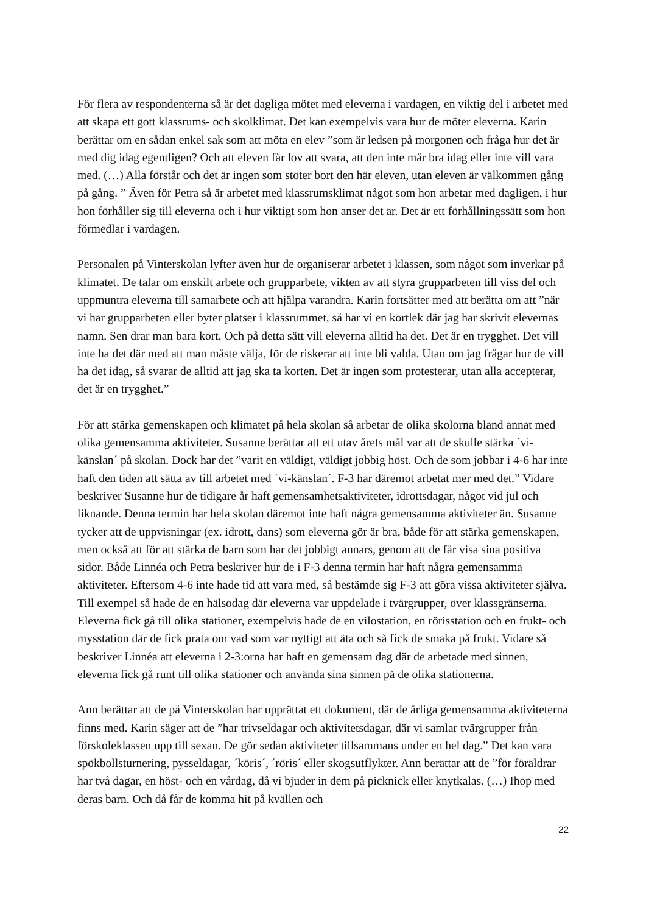För flera av respondenterna så är det dagliga mötet med eleverna i vardagen, en viktig del i arbetet med att skapa ett gott klassrums- och skolklimat. Det kan exempelvis vara hur de möter eleverna. Karin berättar om en sådan enkel sak som att möta en elev ”som är ledsen på morgonen och fråga hur det är med dig idag egentligen? Och att eleven får lov att svara, att den inte mår bra idag eller inte vill vara med. (…) Alla förstår och det är ingen som stöter bort den här eleven, utan eleven är välkommen gång på gång. ” Även för Petra så är arbetet med klassrumsklimat något som hon arbetar med dagligen, i hur hon förhåller sig till eleverna och i hur viktigt som hon anser det är. Det är ett förhållningssätt som hon förmedlar i vardagen.
Personalen på Vinterskolan lyfter även hur de organiserar arbetet i klassen, som något som inverkar på klimatet. De talar om enskilt arbete och grupparbete, vikten av att styra grupparbeten till viss del och uppmuntra eleverna till samarbete och att hjälpa varandra. Karin fortsätter med att berätta om att ”när vi har grupparbeten eller byter platser i klassrummet, så har vi en kortlek där jag har skrivit elevernas namn. Sen drar man bara kort. Och på detta sätt vill eleverna alltid ha det. Det är en trygghet. Det vill inte ha det där med att man måste välja, för de riskerar att inte bli valda. Utan om jag frågar hur de vill ha det idag, så svarar de alltid att jag ska ta korten. Det är ingen som protesterar, utan alla accepterar, det är en trygghet.”
För att stärka gemenskapen och klimatet på hela skolan så arbetar de olika skolorna bland annat med olika gemensamma aktiviteter. Susanne berättar att ett utav årets mål var att de skulle stärka ´vi-känslan´ på skolan. Dock har det ”varit en väldigt, väldigt jobbig höst. Och de som jobbar i 4-6 har inte haft den tiden att sätta av till arbetet med ´vi-känslan´. F-3 har däremot arbetat mer med det.” Vidare beskriver Susanne hur de tidigare år haft gemensamhetsaktiviteter, idrottsdagar, något vid jul och liknande. Denna termin har hela skolan däremot inte haft några gemensamma aktiviteter än. Susanne tycker att de uppvisningar (ex. idrott, dans) som eleverna gör är bra, både för att stärka gemenskapen, men också att för att stärka de barn som har det jobbigt annars, genom att de får visa sina positiva sidor. Både Linnéa och Petra beskriver hur de i F-3 denna termin har haft några gemensamma aktiviteter. Eftersom 4-6 inte hade tid att vara med, så bestämde sig F-3 att göra vissa aktiviteter själva. Till exempel så hade de en hälsodag där eleverna var uppdelade i tvärgrupper, över klassgränserna. Eleverna fick gå till olika stationer, exempelvis hade de en vilostation, en rörisstation och en frukt- och mysstation där de fick prata om vad som var nyttigt att äta och så fick de smaka på frukt. Vidare så beskriver Linnéa att eleverna i 2-3:orna har haft en gemensam dag där de arbetade med sinnen, eleverna fick gå runt till olika stationer och använda sina sinnen på de olika stationerna.
Ann berättar att de på Vinterskolan har upprättat ett dokument, där de årliga gemensamma aktiviteterna finns med. Karin säger att de ”har trivseldagar och aktivitetsdagar, där vi samlar tvärgrupper från förskoleklassen upp till sexan. De gör sedan aktiviteter tillsammans under en hel dag.” Det kan vara spökbollsturnering, pysseldagar, ´köris´, ´röris´ eller skogsutflykter. Ann berättar att de ”för föräldrar har två dagar, en höst- och en vårdag, då vi bjuder in dem på picknick eller knytkalas. (…) Ihop med deras barn. Och då får de komma hit på kvällen och
22